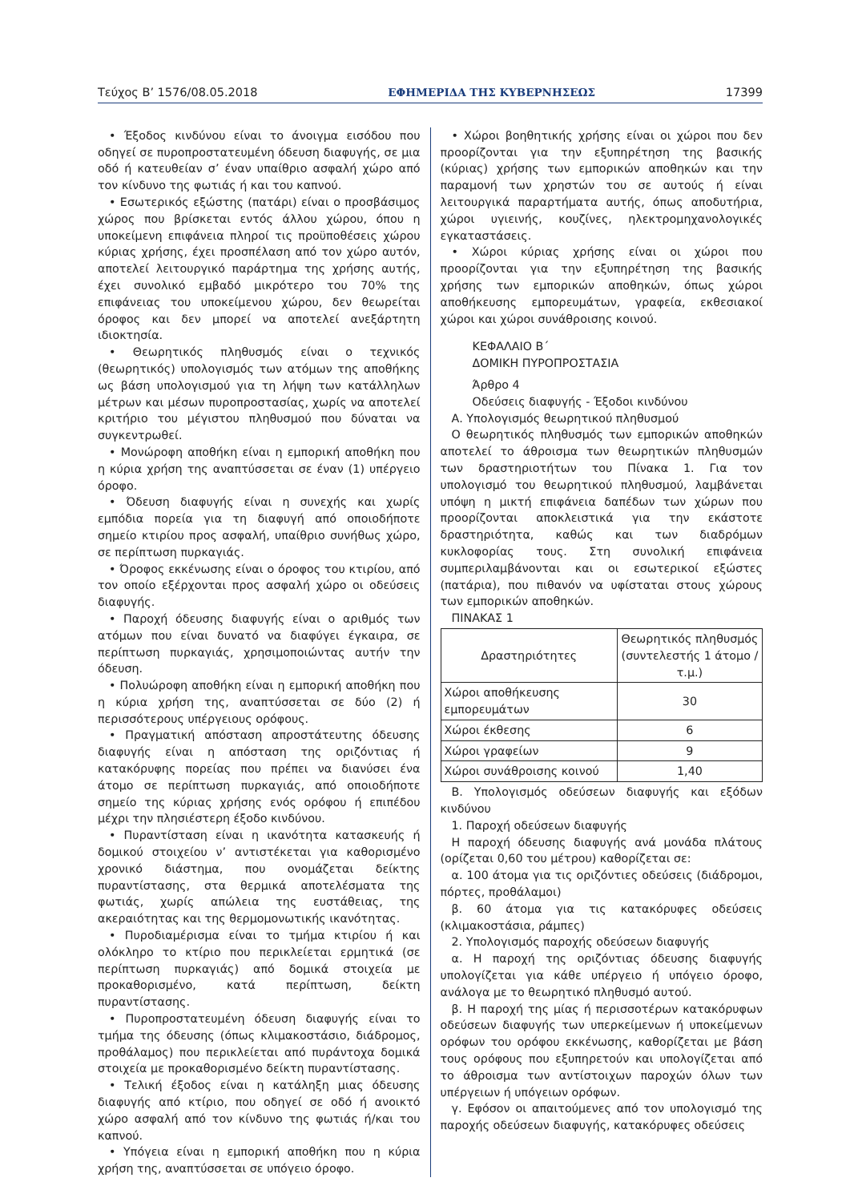Τεύχος Β’ 1576/08.05.2018 ΕΦΗΜΕΡΙΔΑ ΤΗΣ ΚΥΒΕΡΝΗΣΕΩΣ 17399
• Έξοδος κινδύνου είναι το άνοιγμα εισόδου που οδηγεί σε πυροπροστατευμένη όδευση διαφυγής, σε μια οδό ή κατευθείαν σ’ έναν υπαίθριο ασφαλή χώρο από τον κίνδυνο της φωτιάς ή και του καπνού.
• Εσωτερικός εξώστης (πατάρι) είναι ο προσβάσιμος χώρος που βρίσκεται εντός άλλου χώρου, όπου η υποκείμενη επιφάνεια πληροί τις προϋποθέσεις χώρου κύριας χρήσης, έχει προσπέλαση από τον χώρο αυτόν, αποτελεί λειτουργικό παράρτημα της χρήσης αυτής, έχει συνολικό εμβαδό μικρότερο του 70% της επιφάνειας του υποκείμενου χώρου, δεν θεωρείται όροφος και δεν μπορεί να αποτελεί ανεξάρτητη ιδιοκτησία.
• Θεωρητικός πληθυσμός είναι ο τεχνικός (θεωρητικός) υπολογισμός των ατόμων της αποθήκης ως βάση υπολογισμού για τη λήψη των κατάλληλων μέτρων και μέσων πυροπροστασίας, χωρίς να αποτελεί κριτήριο του μέγιστου πληθυσμού που δύναται να συγκεντρωθεί.
• Μονώροφη αποθήκη είναι η εμπορική αποθήκη που η κύρια χρήση της αναπτύσσεται σε έναν (1) υπέργειο όροφο.
• Όδευση διαφυγής είναι η συνεχής και χωρίς εμπόδια πορεία για τη διαφυγή από οποιοδήποτε σημείο κτιρίου προς ασφαλή, υπαίθριο συνήθως χώρο, σε περίπτωση πυρκαγιάς.
• Όροφος εκκένωσης είναι ο όροφος του κτιρίου, από τον οποίο εξέρχονται προς ασφαλή χώρο οι οδεύσεις διαφυγής.
• Παροχή όδευσης διαφυγής είναι ο αριθμός των ατόμων που είναι δυνατό να διαφύγει έγκαιρα, σε περίπτωση πυρκαγιάς, χρησιμοποιώντας αυτήν την όδευση.
• Πολυώροφη αποθήκη είναι η εμπορική αποθήκη που η κύρια χρήση της, αναπτύσσεται σε δύο (2) ή περισσότερους υπέργειους ορόφους.
• Πραγματική απόσταση απροστάτευτης όδευσης διαφυγής είναι η απόσταση της οριζόντιας ή κατακόρυφης πορείας που πρέπει να διανύσει ένα άτομο σε περίπτωση πυρκαγιάς, από οποιοδήποτε σημείο της κύριας χρήσης ενός ορόφου ή επιπέδου μέχρι την πλησιέστερη έξοδο κινδύνου.
• Πυραντίσταση είναι η ικανότητα κατασκευής ή δομικού στοιχείου ν’ αντιστέκεται για καθορισμένο χρονικό διάστημα, που ονομάζεται δείκτης πυραντίστασης, στα θερμικά αποτελέσματα της φωτιάς, χωρίς απώλεια της ευστάθειας, της ακεραιότητας και της θερμομονωτικής ικανότητας.
• Πυροδιαμέρισμα είναι το τμήμα κτιρίου ή και ολόκληρο το κτίριο που περικλείεται ερμητικά (σε περίπτωση πυρκαγιάς) από δομικά στοιχεία με προκαθορισμένο, κατά περίπτωση, δείκτη πυραντίστασης.
• Πυροπροστατευμένη όδευση διαφυγής είναι το τμήμα της όδευσης (όπως κλιμακοστάσιο, διάδρομος, προθάλαμος) που περικλείεται από πυράντοχα δομικά στοιχεία με προκαθορισμένο δείκτη πυραντίστασης.
• Τελική έξοδος είναι η κατάληξη μιας όδευσης διαφυγής από κτίριο, που οδηγεί σε οδό ή ανοικτό χώρο ασφαλή από τον κίνδυνο της φωτιάς ή/και του καπνού.
• Υπόγεια είναι η εμπορική αποθήκη που η κύρια χρήση της, αναπτύσσεται σε υπόγειο όροφο.
• Χώροι βοηθητικής χρήσης είναι οι χώροι που δεν προορίζονται για την εξυπηρέτηση της βασικής (κύριας) χρήσης των εμπορικών αποθηκών και την παραμονή των χρηστών του σε αυτούς ή είναι λειτουργικά παραρτήματα αυτής, όπως αποδυτήρια, χώροι υγιεινής, κουζίνες, ηλεκτρομηχανολογικές εγκαταστάσεις.
• Χώροι κύριας χρήσης είναι οι χώροι που προορίζονται για την εξυπηρέτηση της βασικής χρήσης των εμπορικών αποθηκών, όπως χώροι αποθήκευσης εμπορευμάτων, γραφεία, εκθεσιακοί χώροι και χώροι συνάθροισης κοινού.
ΚΕΦΑΛΑΙΟ Β΄
ΔΟΜΙΚΗ ΠΥΡΟΠΡΟΣΤΑΣΙΑ
Άρθρο 4
Οδεύσεις διαφυγής - Έξοδοι κινδύνου
Α. Υπολογισμός θεωρητικού πληθυσμού
Ο θεωρητικός πληθυσμός των εμπορικών αποθηκών αποτελεί το άθροισμα των θεωρητικών πληθυσμών των δραστηριοτήτων του Πίνακα 1. Για τον υπολογισμό του θεωρητικού πληθυσμού, λαμβάνεται υπόψη η μικτή επιφάνεια δαπέδων των χώρων που προορίζονται αποκλειστικά για την εκάστοτε δραστηριότητα, καθώς και των διαδρόμων κυκλοφορίας τους. Στη συνολική επιφάνεια συμπεριλαμβάνονται και οι εσωτερικοί εξώστες (πατάρια), που πιθανόν να υφίσταται στους χώρους των εμπορικών αποθηκών.
ΠΙΝΑΚΑΣ 1
| Δραστηριότητες | Θεωρητικός πληθυσμός (συντελεστής 1 άτομο / τ.μ.) |
| --- | --- |
| Χώροι αποθήκευσης εμπορευμάτων | 30 |
| Χώροι έκθεσης | 6 |
| Χώροι γραφείων | 9 |
| Χώροι συνάθροισης κοινού | 1,40 |
Β. Υπολογισμός οδεύσεων διαφυγής και εξόδων κινδύνου
1. Παροχή οδεύσεων διαφυγής
Η παροχή όδευσης διαφυγής ανά μονάδα πλάτους (ορίζεται 0,60 του μέτρου) καθορίζεται σε:
α. 100 άτομα για τις οριζόντιες οδεύσεις (διάδρομοι, πόρτες, προθάλαμοι)
β. 60 άτομα για τις κατακόρυφες οδεύσεις (κλιμακοστάσια, ράμπες)
2. Υπολογισμός παροχής οδεύσεων διαφυγής
α. Η παροχή της οριζόντιας όδευσης διαφυγής υπολογίζεται για κάθε υπέργειο ή υπόγειο όροφο, ανάλογα με το θεωρητικό πληθυσμό αυτού.
β. Η παροχή της μίας ή περισσοτέρων κατακόρυφων οδεύσεων διαφυγής των υπερκείμενων ή υποκείμενων ορόφων του ορόφου εκκένωσης, καθορίζεται με βάση τους ορόφους που εξυπηρετούν και υπολογίζεται από το άθροισμα των αντίστοιχων παροχών όλων των υπέργειων ή υπόγειων ορόφων.
γ. Εφόσον οι απαιτούμενες από τον υπολογισμό της παροχής οδεύσεων διαφυγής, κατακόρυφες οδεύσεις